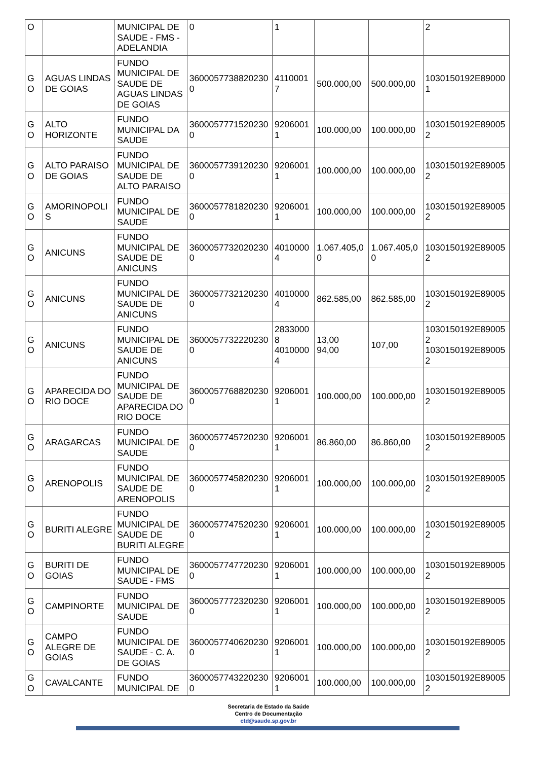| O | | MUNICIPAL DE SAUDE - FMS - ADELANDIA | 0 | 1 | | | 2 |
| G O | AGUAS LINDAS DE GOIAS | FUNDO MUNICIPAL DE SAUDE DE AGUAS LINDAS DE GOIAS | 3600057738820230 0 | 4110001 7 | 500.000,00 | 500.000,00 | 1030150192E89000 1 |
| G O | ALTO HORIZONTE | FUNDO MUNICIPAL DA SAUDE | 3600057771520230 0 | 9206001 1 | 100.000,00 | 100.000,00 | 1030150192E89005 2 |
| G O | ALTO PARAISO DE GOIAS | FUNDO MUNICIPAL DE SAUDE DE ALTO PARAISO | 3600057739120230 0 | 9206001 1 | 100.000,00 | 100.000,00 | 1030150192E89005 2 |
| G O | AMORINOPOLI S | FUNDO MUNICIPAL DE SAUDE | 3600057781820230 0 | 9206001 1 | 100.000,00 | 100.000,00 | 1030150192E89005 2 |
| G O | ANICUNS | FUNDO MUNICIPAL DE SAUDE DE ANICUNS | 3600057732020230 0 | 4010000 4 | 1.067.405,0 0 | 1.067.405,0 0 | 1030150192E89005 2 |
| G O | ANICUNS | FUNDO MUNICIPAL DE SAUDE DE ANICUNS | 3600057732120230 0 | 4010000 4 | 862.585,00 | 862.585,00 | 1030150192E89005 2 |
| G O | ANICUNS | FUNDO MUNICIPAL DE SAUDE DE ANICUNS | 3600057732220230 0 | 2833000 8 4010000 4 | 13,00 94,00 | 107,00 | 1030150192E89005 2 1030150192E89005 2 |
| G O | APARECIDA DO RIO DOCE | FUNDO MUNICIPAL DE SAUDE DE APARECIDA DO RIO DOCE | 3600057768820230 0 | 9206001 1 | 100.000,00 | 100.000,00 | 1030150192E89005 2 |
| G O | ARAGARCAS | FUNDO MUNICIPAL DE SAUDE | 3600057745720230 0 | 9206001 1 | 86.860,00 | 86.860,00 | 1030150192E89005 2 |
| G O | ARENOPOLIS | FUNDO MUNICIPAL DE SAUDE DE ARENOPOLIS | 3600057745820230 0 | 9206001 1 | 100.000,00 | 100.000,00 | 1030150192E89005 2 |
| G O | BURITI ALEGRE | FUNDO MUNICIPAL DE SAUDE DE BURITI ALEGRE | 3600057747520230 0 | 9206001 1 | 100.000,00 | 100.000,00 | 1030150192E89005 2 |
| G O | BURITI DE GOIAS | FUNDO MUNICIPAL DE SAUDE - FMS | 3600057747720230 0 | 9206001 1 | 100.000,00 | 100.000,00 | 1030150192E89005 2 |
| G O | CAMPINORTE | FUNDO MUNICIPAL DE SAUDE | 3600057772320230 0 | 9206001 1 | 100.000,00 | 100.000,00 | 1030150192E89005 2 |
| G O | CAMPO ALEGRE DE GOIAS | FUNDO MUNICIPAL DE SAUDE - C. A. DE GOIAS | 3600057740620230 0 | 9206001 1 | 100.000,00 | 100.000,00 | 1030150192E89005 2 |
| G O | CAVALCANTE | FUNDO MUNICIPAL DE | 3600057743220230 0 | 9206001 1 | 100.000,00 | 100.000,00 | 1030150192E89005 2 |
Secretaria de Estado da Saúde
Centro de Documentação
ctd@saude.sp.gov.br